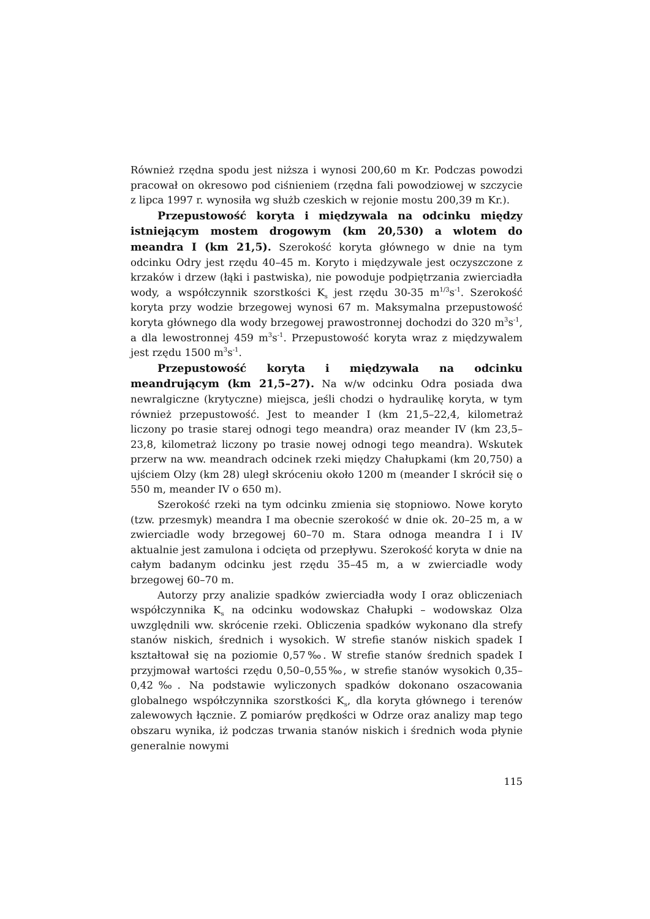Również rzędna spodu jest niższa i wynosi 200,60 m Kr. Podczas powodzi pracował on okresowo pod ciśnieniem (rzędna fali powodziowej w szczycie z lipca 1997 r. wynosiła wg służb czeskich w rejonie mostu 200,39 m Kr.).
Przepustowość koryta i międzywala na odcinku między istniejącym mostem drogowym (km 20,530) a wlotem do meandra I (km 21,5). Szerokość koryta głównego w dnie na tym odcinku Odry jest rzędu 40–45 m. Koryto i międzywale jest oczyszczone z krzaków i drzew (łąki i pastwiska), nie powoduje podpiętrzania zwierciadła wody, a współczynnik szorstkości K<sub>s</sub> jest rzędu 30-35 m<sup>1/3</sup>s<sup>-1</sup>. Szerokość koryta przy wodzie brzegowej wynosi 67 m. Maksymalna przepustowość koryta głównego dla wody brzegowej prawostronnej dochodzi do 320 m<sup>3</sup>s<sup>-1</sup>, a dla lewostronnej 459 m<sup>3</sup>s<sup>-1</sup>. Przepustowość koryta wraz z międzywalem jest rzędu 1500 m<sup>3</sup>s<sup>-1</sup>.
Przepustowość koryta i międzywala na odcinku meandrującym (km 21,5–27). Na w/w odcinku Odra posiada dwa newralgiczne (krytyczne) miejsca, jeśli chodzi o hydraulikę koryta, w tym również przepustowość. Jest to meander I (km 21,5–22,4, kilometraż liczony po trasie starej odnogi tego meandra) oraz meander IV (km 23,5–23,8, kilometraż liczony po trasie nowej odnogi tego meandra). Wskutek przerw na ww. meandrach odcinek rzeki między Chałupkami (km 20,750) a ujściem Olzy (km 28) uległ skróceniu około 1200 m (meander I skrócił się o 550 m, meander IV o 650 m).
Szerokość rzeki na tym odcinku zmienia się stopniowo. Nowe koryto (tzw. przesmyk) meandra I ma obecnie szerokość w dnie ok. 20–25 m, a w zwierciadle wody brzegowej 60–70 m. Stara odnoga meandra I i IV aktualnie jest zamulona i odcięta od przepływu. Szerokość koryta w dnie na całym badanym odcinku jest rzędu 35–45 m, a w zwierciadle wody brzegowej 60–70 m.
Autorzy przy analizie spadków zwierciadła wody I oraz obliczeniach współczynnika K<sub>s</sub> na odcinku wodowskaz Chałupki – wodowskaz Olza uwzględnili ww. skrócenie rzeki. Obliczenia spadków wykonano dla strefy stanów niskich, średnich i wysokich. W strefie stanów niskich spadek I kształtował się na poziomie 0,57‰. W strefie stanów średnich spadek I przyjmował wartości rzędu 0,50–0,55‰, w strefie stanów wysokich 0,35–0,42‰. Na podstawie wyliczonych spadków dokonano oszacowania globalnego współczynnika szorstkości K<sub>s</sub>, dla koryta głównego i terenów zalewowych łącznie. Z pomiarów prędkości w Odrze oraz analizy map tego obszaru wynika, iż podczas trwania stanów niskich i średnich woda płynie generalnie nowymi
115